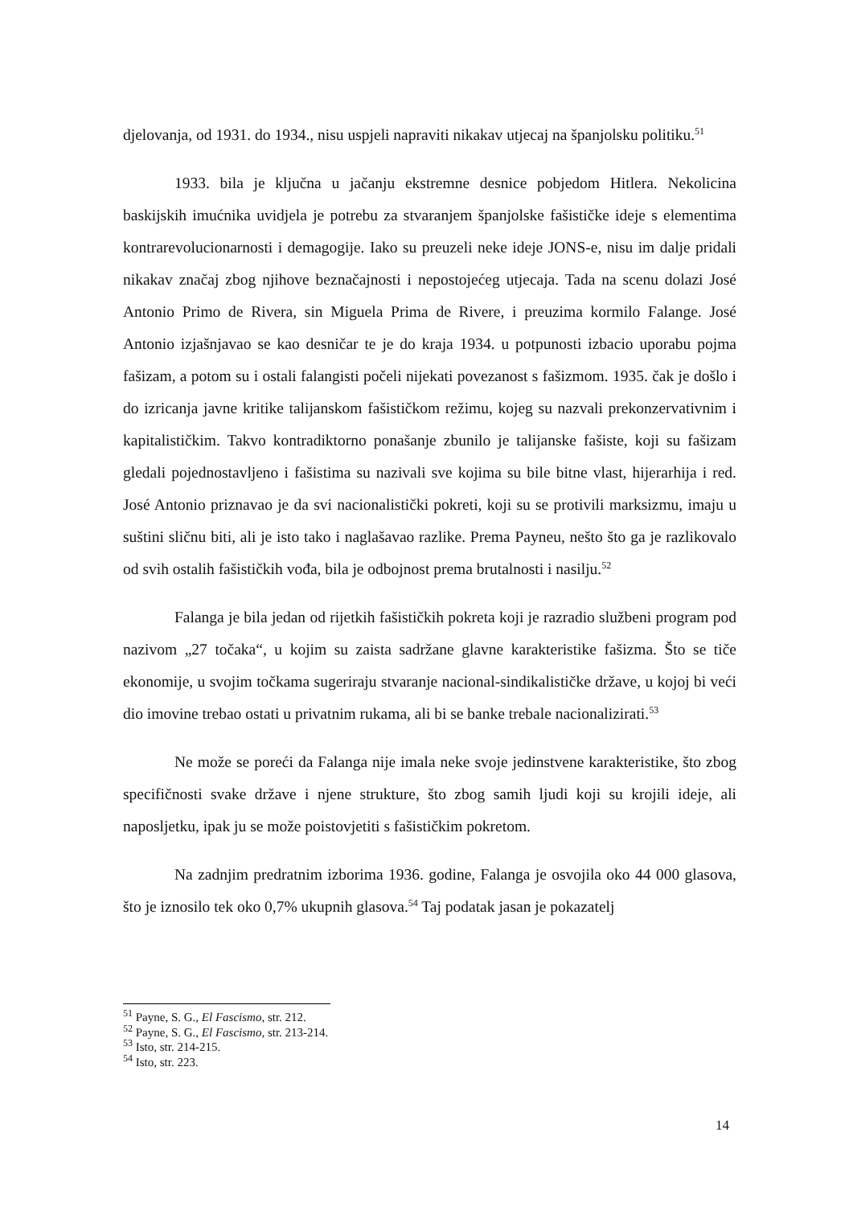djelovanja, od 1931. do 1934., nisu uspjeli napraviti nikakav utjecaj na španjolsku politiku.<sup>51</sup>
1933. bila je ključna u jačanju ekstremne desnice pobjedom Hitlera. Nekolicina baskijskih imućnika uvidjela je potrebu za stvaranjem španjolske fašističke ideje s elementima kontrarevolucionarnosti i demagogije. Iako su preuzeli neke ideje JONS-e, nisu im dalje pridali nikakav značaj zbog njihove beznačajnosti i nepostojećeg utjecaja. Tada na scenu dolazi José Antonio Primo de Rivera, sin Miguela Prima de Rivere, i preuzima kormilo Falange. José Antonio izjašnjavao se kao desničar te je do kraja 1934. u potpunosti izbacio uporabu pojma fašizam, a potom su i ostali falangisti počeli nijekati povezanost s fašizmom. 1935. čak je došlo i do izricanja javne kritike talijanskom fašističkom režimu, kojeg su nazvali prekonzervativnim i kapitalističkim. Takvo kontradiktorno ponašanje zbunilo je talijanske fašiste, koji su fašizam gledali pojednostavljeno i fašistima su nazivali sve kojima su bile bitne vlast, hijerarhija i red. José Antonio priznavao je da svi nacionalistički pokreti, koji su se protivili marksizmu, imaju u suštini sličnu biti, ali je isto tako i naglašavao razlike. Prema Payneu, nešto što ga je razlikovalo od svih ostalih fašističkih vođa, bila je odbojnost prema brutalnosti i nasilju.<sup>52</sup>
Falanga je bila jedan od rijetkih fašističkih pokreta koji je razradio službeni program pod nazivom „27 točaka“, u kojim su zaista sadržane glavne karakteristike fašizma. Što se tiče ekonomije, u svojim točkama sugeriraju stvaranje nacional-sindikalističke države, u kojoj bi veći dio imovine trebao ostati u privatnim rukama, ali bi se banke trebale nacionalizirati.<sup>53</sup>
Ne može se poreći da Falanga nije imala neke svoje jedinstvene karakteristike, što zbog specifičnosti svake države i njene strukture, što zbog samih ljudi koji su krojili ideje, ali naposljetku, ipak ju se može poistovjetiti s fašističkim pokretom.
Na zadnjim predratnim izborima 1936. godine, Falanga je osvojila oko 44 000 glasova, što je iznosilo tek oko 0,7% ukupnih glasova.<sup>54</sup> Taj podatak jasan je pokazatelj
<sup>51</sup> Payne, S. G., El Fascismo, str. 212.
<sup>52</sup> Payne, S. G., El Fascismo, str. 213-214.
<sup>53</sup> Isto, str. 214-215.
<sup>54</sup> Isto, str. 223.
14